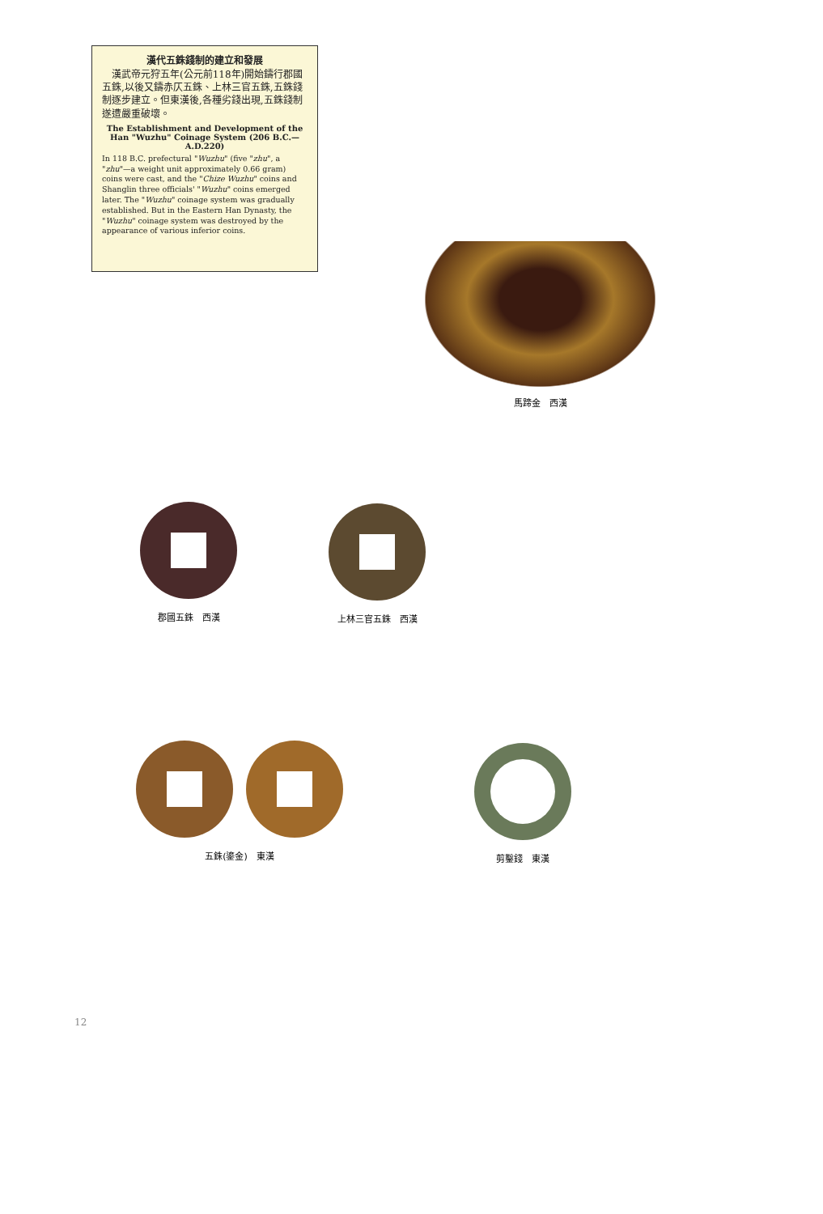漢代五銖錢制的建立和發展
　漢武帝元狩五年(公元前118年)開始鑄行郡國五銖,以後又鑄赤仄五銖、上林三官五銖,五銖錢制逐步建立。但東漢後,各種劣錢出現,五銖錢制遂遭嚴重破壞。
The Establishment and Development of the Han "Wuzhu" Coinage System (206 B.C.—A.D.220)
In 118 B.C. prefectural "Wuzhu" (five "zhu", a "zhu"—a weight unit approximately 0.66 gram) coins were cast, and the "Chize Wuzhu" coins and Shanglin three officials' "Wuzhu" coins emerged later. The "Wuzhu" coinage system was gradually established. But in the Eastern Han Dynasty, the "Wuzhu" coinage system was destroyed by the appearance of various inferior coins.
馬蹄金　西漢
郡國五銖　西漢 上林三官五銖　西漢
五銖(鎏金)　東漢 剪鑿錢　東漢
12